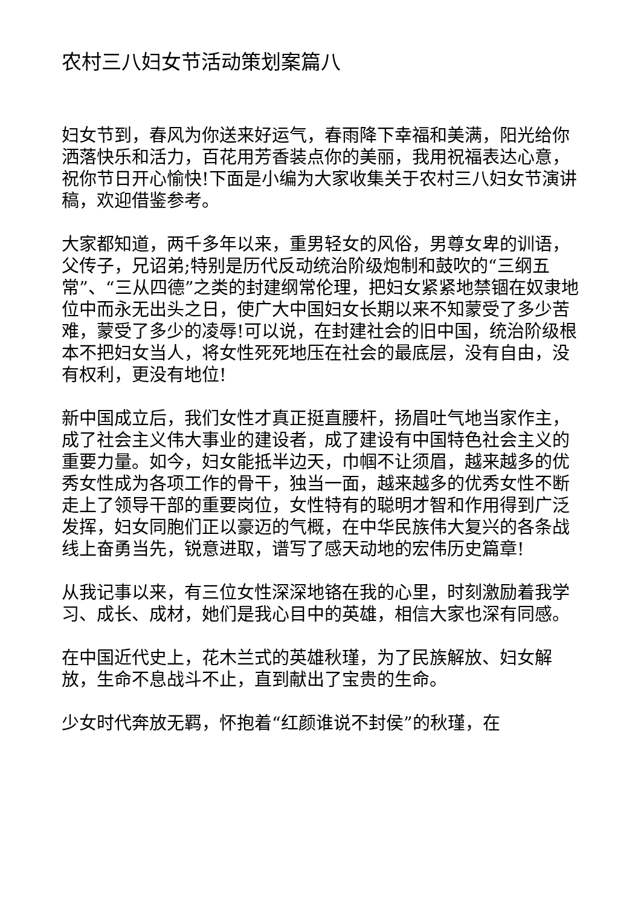农村三八妇女节活动策划案篇八
妇女节到，春风为你送来好运气，春雨降下幸福和美满，阳光给你洒落快乐和活力，百花用芳香装点你的美丽，我用祝福表达心意，祝你节日开心愉快!下面是小编为大家收集关于农村三八妇女节演讲稿，欢迎借鉴参考。
大家都知道，两千多年以来，重男轻女的风俗，男尊女卑的训语，父传子，兄诏弟;特别是历代反动统治阶级炮制和鼓吹的“三纲五常”、“三从四德”之类的封建纲常伦理，把妇女紧紧地禁锢在奴隶地位中而永无出头之日，使广大中国妇女长期以来不知蒙受了多少苦难，蒙受了多少的凌辱!可以说，在封建社会的旧中国，统治阶级根本不把妇女当人，将女性死死地压在社会的最底层，没有自由，没有权利，更没有地位!
新中国成立后，我们女性才真正挺直腰杆，扬眉吐气地当家作主，成了社会主义伟大事业的建设者，成了建设有中国特色社会主义的重要力量。如今，妇女能抵半边天，巾帼不让须眉，越来越多的优秀女性成为各项工作的骨干，独当一面，越来越多的优秀女性不断走上了领导干部的重要岗位，女性特有的聪明才智和作用得到广泛发挥，妇女同胞们正以豪迈的气概，在中华民族伟大复兴的各条战线上奋勇当先，锐意进取，谱写了感天动地的宏伟历史篇章!
从我记事以来，有三位女性深深地铬在我的心里，时刻激励着我学习、成长、成材，她们是我心目中的英雄，相信大家也深有同感。
在中国近代史上，花木兰式的英雄秋瑾，为了民族解放、妇女解放，生命不息战斗不止，直到献出了宝贵的生命。
少女时代奔放无羁，怀抱着“红颜谁说不封侯”的秋瑾，在